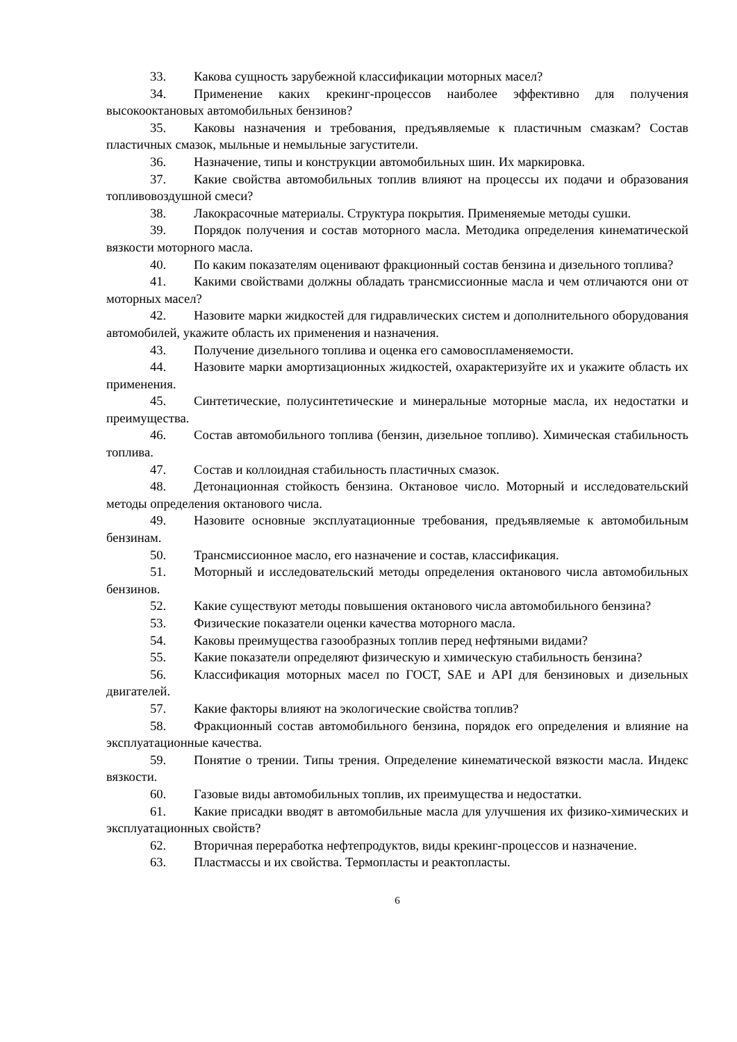33. Какова сущность зарубежной классификации моторных масел?
34. Применение каких крекинг-процессов наиболее эффективно для получения высокооктановых автомобильных бензинов?
35. Каковы назначения и требования, предъявляемые к пластичным смазкам? Состав пластичных смазок, мыльные и немыльные загустители.
36. Назначение, типы и конструкции автомобильных шин. Их маркировка.
37. Какие свойства автомобильных топлив влияют на процессы их подачи и образования топливовоздушной смеси?
38. Лакокрасочные материалы. Структура покрытия. Применяемые методы сушки.
39. Порядок получения и состав моторного масла. Методика определения кинематической вязкости моторного масла.
40. По каким показателям оценивают фракционный состав бензина и дизельного топлива?
41. Какими свойствами должны обладать трансмиссионные масла и чем отличаются они от моторных масел?
42. Назовите марки жидкостей для гидравлических систем и дополнительного оборудования автомобилей, укажите область их применения и назначения.
43. Получение дизельного топлива и оценка его самовоспламеняемости.
44. Назовите марки амортизационных жидкостей, охарактеризуйте их и укажите область их применения.
45. Синтетические, полусинтетические и минеральные моторные масла, их недостатки и преимущества.
46. Состав автомобильного топлива (бензин, дизельное топливо). Химическая стабильность топлива.
47. Состав и коллоидная стабильность пластичных смазок.
48. Детонационная стойкость бензина. Октановое число. Моторный и исследовательский методы определения октанового числа.
49. Назовите основные эксплуатационные требования, предъявляемые к автомобильным бензинам.
50. Трансмиссионное масло, его назначение и состав, классификация.
51. Моторный и исследовательский методы определения октанового числа автомобильных бензинов.
52. Какие существуют методы повышения октанового числа автомобильного бензина?
53. Физические показатели оценки качества моторного масла.
54. Каковы преимущества газообразных топлив перед нефтяными видами?
55. Какие показатели определяют физическую и химическую стабильность бензина?
56. Классификация моторных масел по ГОСТ, SAE и API для бензиновых и дизельных двигателей.
57. Какие факторы влияют на экологические свойства топлив?
58. Фракционный состав автомобильного бензина, порядок его определения и влияние на эксплуатационные качества.
59. Понятие о трении. Типы трения. Определение кинематической вязкости масла. Индекс вязкости.
60. Газовые виды автомобильных топлив, их преимущества и недостатки.
61. Какие присадки вводят в автомобильные масла для улучшения их физико-химических и эксплуатационных свойств?
62. Вторичная переработка нефтепродуктов, виды крекинг-процессов и назначение.
63. Пластмассы и их свойства. Термопласты и реактопласты.
6